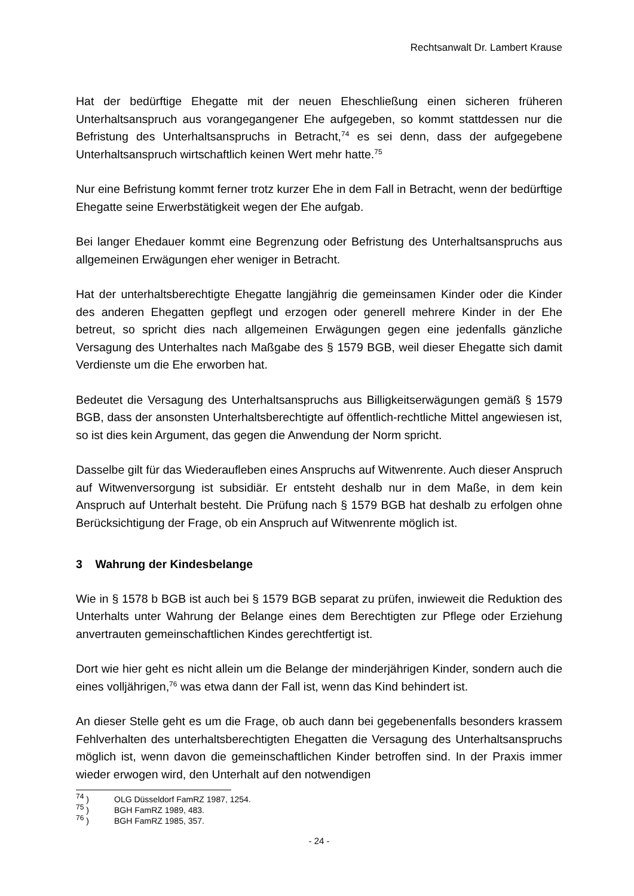Rechtsanwalt Dr. Lambert Krause
Hat der bedürftige Ehegatte mit der neuen Eheschließung einen sicheren früheren Unterhaltsanspruch aus vorangegangener Ehe aufgegeben, so kommt stattdessen nur die Befristung des Unterhaltsanspruchs in Betracht,<sup>74</sup> es sei denn, dass der aufgegebene Unterhaltsanspruch wirtschaftlich keinen Wert mehr hatte.<sup>75</sup>
Nur eine Befristung kommt ferner trotz kurzer Ehe in dem Fall in Betracht, wenn der bedürftige Ehegatte seine Erwerbstätigkeit wegen der Ehe aufgab.
Bei langer Ehedauer kommt eine Begrenzung oder Befristung des Unterhaltsanspruchs aus allgemeinen Erwägungen eher weniger in Betracht.
Hat der unterhaltsberechtigte Ehegatte langjährig die gemeinsamen Kinder oder die Kinder des anderen Ehegatten gepflegt und erzogen oder generell mehrere Kinder in der Ehe betreut, so spricht dies nach allgemeinen Erwägungen gegen eine jedenfalls gänzliche Versagung des Unterhaltes nach Maßgabe des § 1579 BGB, weil dieser Ehegatte sich damit Verdienste um die Ehe erworben hat.
Bedeutet die Versagung des Unterhaltsanspruchs aus Billigkeitserwägungen gemäß § 1579 BGB, dass der ansonsten Unterhaltsberechtigte auf öffentlich-rechtliche Mittel angewiesen ist, so ist dies kein Argument, das gegen die Anwendung der Norm spricht.
Dasselbe gilt für das Wiederaufleben eines Anspruchs auf Witwenrente. Auch dieser Anspruch auf Witwenversorgung ist subsidiär. Er entsteht deshalb nur in dem Maße, in dem kein Anspruch auf Unterhalt besteht. Die Prüfung nach § 1579 BGB hat deshalb zu erfolgen ohne Berücksichtigung der Frage, ob ein Anspruch auf Witwenrente möglich ist.
3 Wahrung der Kindesbelange
Wie in § 1578 b BGB ist auch bei § 1579 BGB separat zu prüfen, inwieweit die Reduktion des Unterhalts unter Wahrung der Belange eines dem Berechtigten zur Pflege oder Erziehung anvertrauten gemeinschaftlichen Kindes gerechtfertigt ist.
Dort wie hier geht es nicht allein um die Belange der minderjährigen Kinder, sondern auch die eines volljährigen,<sup>76</sup> was etwa dann der Fall ist, wenn das Kind behindert ist.
An dieser Stelle geht es um die Frage, ob auch dann bei gegebenenfalls besonders krassem Fehlverhalten des unterhaltsberechtigten Ehegatten die Versagung des Unterhaltsanspruchs möglich ist, wenn davon die gemeinschaftlichen Kinder betroffen sind. In der Praxis immer wieder erwogen wird, den Unterhalt auf den notwendigen
<sup>74</sup> ) OLG Düsseldorf FamRZ 1987, 1254.
<sup>75</sup> ) BGH FamRZ 1989, 483.
<sup>76</sup> ) BGH FamRZ 1985, 357.
- 24 -